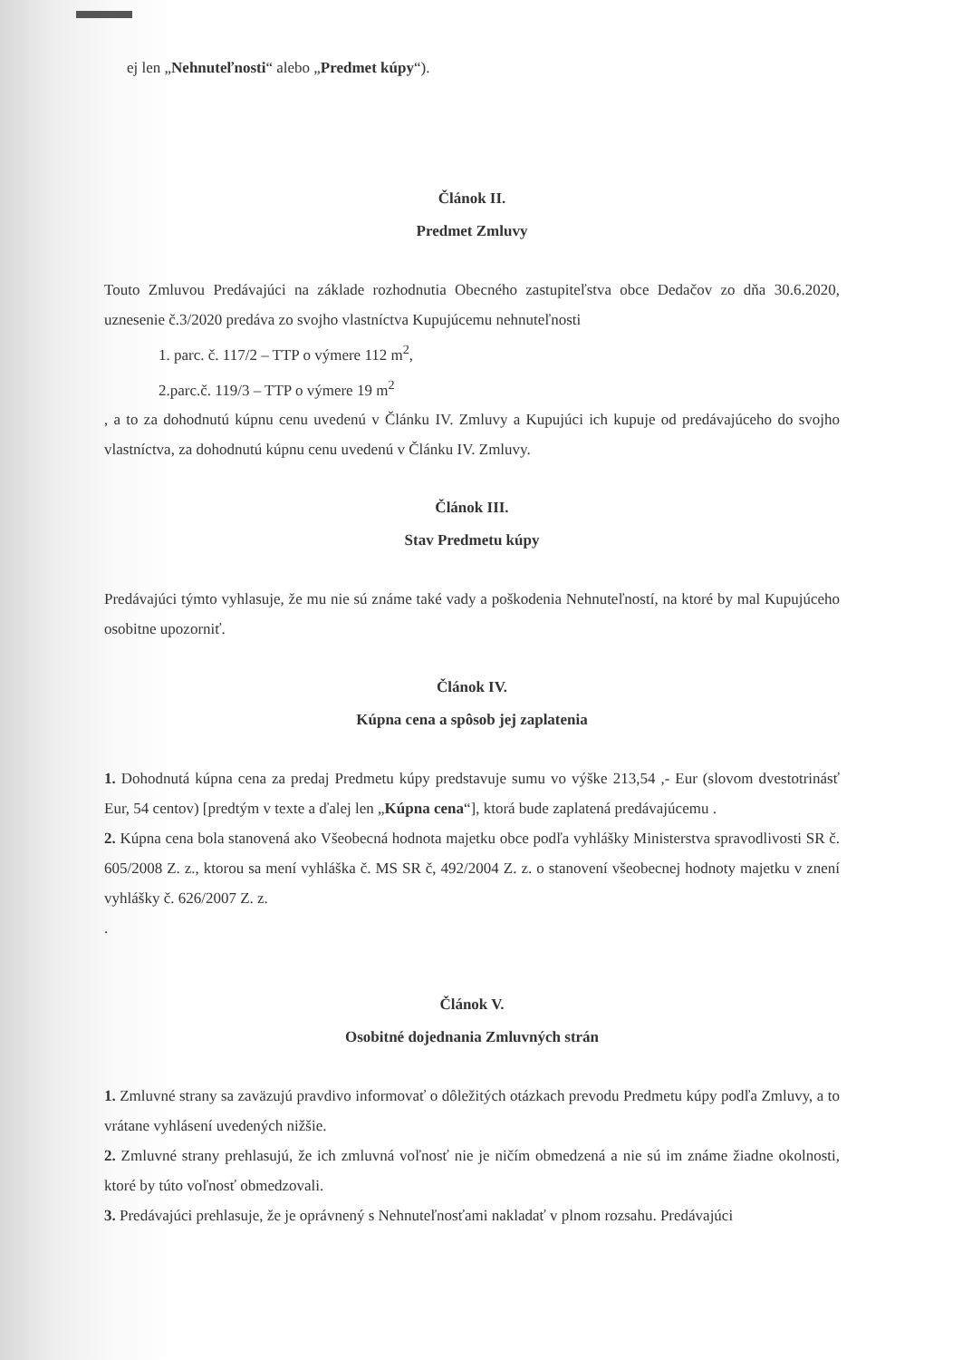ej len „Nehnuteľnosti“ alebo „Predmet kúpy“).
Článok II.
Predmet Zmluvy
Touto Zmluvou Predávajúci na základe rozhodnutia Obecného zastupiteľstva obce Dedačov zo dňa 30.6.2020, uznesenie č.3/2020 predáva zo svojho vlastníctva Kupujúcemu nehnuteľnosti
1. parc. č. 117/2 – TTP o výmere 112 m<sup>2</sup>,
2.parc.č. 119/3 – TTP o výmere 19 m<sup>2</sup>
, a to za dohodnutú kúpnu cenu uvedenú v Článku IV. Zmluvy a Kupujúci ich kupuje od predávajúceho do svojho vlastníctva, za dohodnutú kúpnu cenu uvedenú v Článku IV. Zmluvy.
Článok III.
Stav Predmetu kúpy
Predávajúci týmto vyhlasuje, že mu nie sú známe také vady a poškodenia Nehnuteľností, na ktoré by mal Kupujúceho osobitne upozorniť.
Článok IV.
Kúpna cena a spôsob jej zaplatenia
1. Dohodnutá kúpna cena za predaj Predmetu kúpy predstavuje sumu vo výške 213,54 ,- Eur (slovom dvestotrinásť Eur, 54 centov) [predtým v texte a ďalej len „Kúpna cena“], ktorá bude zaplatená predávajúcemu .
2. Kúpna cena bola stanovená ako Všeobecná hodnota majetku obce podľa vyhlášky Ministerstva spravodlivosti SR č. 605/2008 Z. z., ktorou sa mení vyhláška č. MS SR č, 492/2004 Z. z. o stanovení všeobecnej hodnoty majetku v znení vyhlášky č. 626/2007 Z. z.
.
Článok V.
Osobitné dojednania Zmluvných strán
1. Zmluvné strany sa zaväzujú pravdivo informovať o dôležitých otázkach prevodu Predmetu kúpy podľa Zmluvy, a to vrátane vyhlásení uvedených nižšie.
2. Zmluvné strany prehlasujú, že ich zmluvná voľnosť nie je ničím obmedzená a nie sú im známe žiadne okolnosti, ktoré by túto voľnosť obmedzovali.
3. Predávajúci prehlasuje, že je oprávnený s Nehnuteľnosťami nakladať v plnom rozsahu. Predávajúci